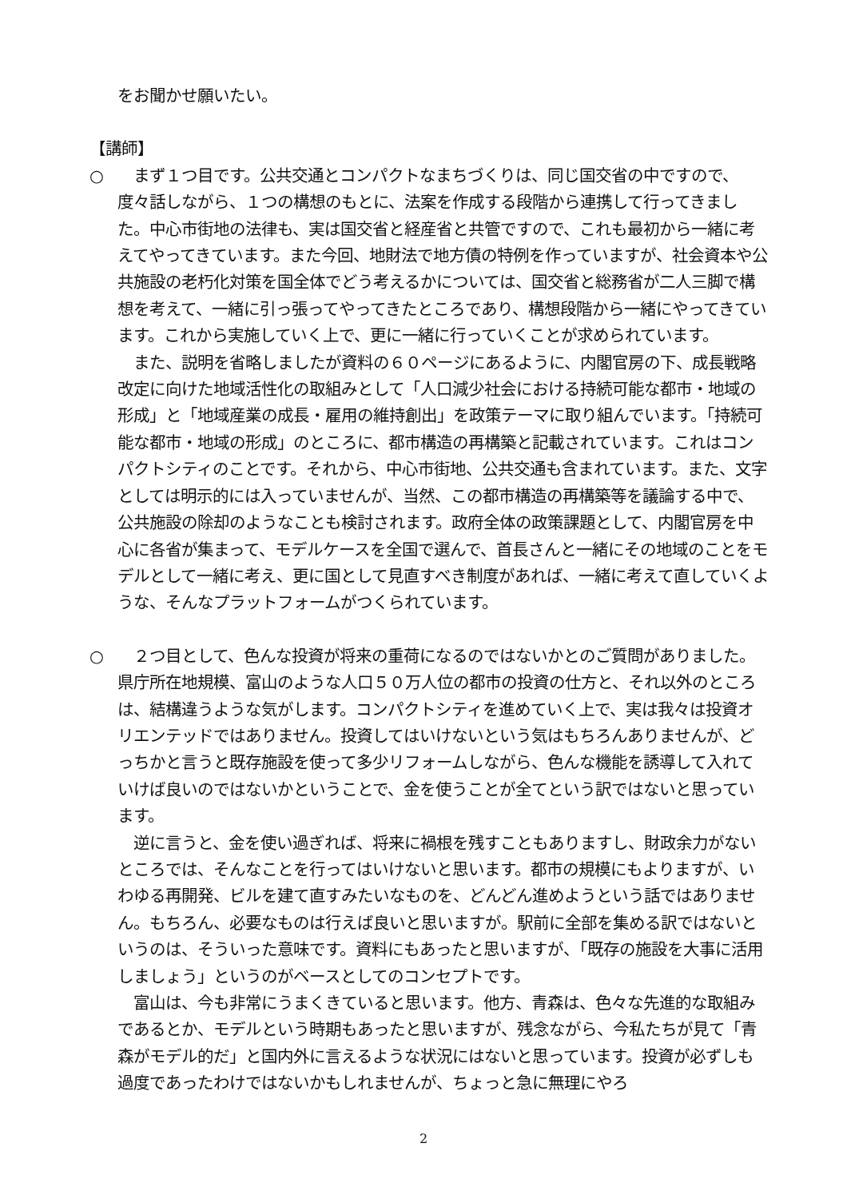をお聞かせ願いたい。
【講師】
○ 　まず１つ目です。公共交通とコンパクトなまちづくりは、同じ国交省の中ですので、度々話しながら、１つの構想のもとに、法案を作成する段階から連携して行ってきました。中心市街地の法律も、実は国交省と経産省と共管ですので、これも最初から一緒に考えてやってきています。また今回、地財法で地方債の特例を作っていますが、社会資本や公共施設の老朽化対策を国全体でどう考えるかについては、国交省と総務省が二人三脚で構想を考えて、一緒に引っ張ってやってきたところであり、構想段階から一緒にやってきています。これから実施していく上で、更に一緒に行っていくことが求められています。
　また、説明を省略しましたが資料の６０ページにあるように、内閣官房の下、成長戦略改定に向けた地域活性化の取組みとして「人口減少社会における持続可能な都市・地域の形成」と「地域産業の成長・雇用の維持創出」を政策テーマに取り組んでいます。「持続可能な都市・地域の形成」のところに、都市構造の再構築と記載されています。これはコンパクトシティのことです。それから、中心市街地、公共交通も含まれています。また、文字としては明示的には入っていませんが、当然、この都市構造の再構築等を議論する中で、公共施設の除却のようなことも検討されます。政府全体の政策課題として、内閣官房を中心に各省が集まって、モデルケースを全国で選んで、首長さんと一緒にその地域のことをモデルとして一緒に考え、更に国として見直すべき制度があれば、一緒に考えて直していくような、そんなプラットフォームがつくられています。
○ 　２つ目として、色んな投資が将来の重荷になるのではないかとのご質問がありました。県庁所在地規模、富山のような人口５０万人位の都市の投資の仕方と、それ以外のところは、結構違うような気がします。コンパクトシティを進めていく上で、実は我々は投資オリエンテッドではありません。投資してはいけないという気はもちろんありませんが、どっちかと言うと既存施設を使って多少リフォームしながら、色んな機能を誘導して入れていけば良いのではないかということで、金を使うことが全てという訳ではないと思っています。
　逆に言うと、金を使い過ぎれば、将来に禍根を残すこともありますし、財政余力がないところでは、そんなことを行ってはいけないと思います。都市の規模にもよりますが、いわゆる再開発、ビルを建て直すみたいなものを、どんどん進めようという話ではありません。もちろん、必要なものは行えば良いと思いますが。駅前に全部を集める訳ではないというのは、そういった意味です。資料にもあったと思いますが、「既存の施設を大事に活用しましょう」というのがベースとしてのコンセプトです。
　富山は、今も非常にうまくきていると思います。他方、青森は、色々な先進的な取組みであるとか、モデルという時期もあったと思いますが、残念ながら、今私たちが見て「青森がモデル的だ」と国内外に言えるような状況にはないと思っています。投資が必ずしも過度であったわけではないかもしれませんが、ちょっと急に無理にやろ
2